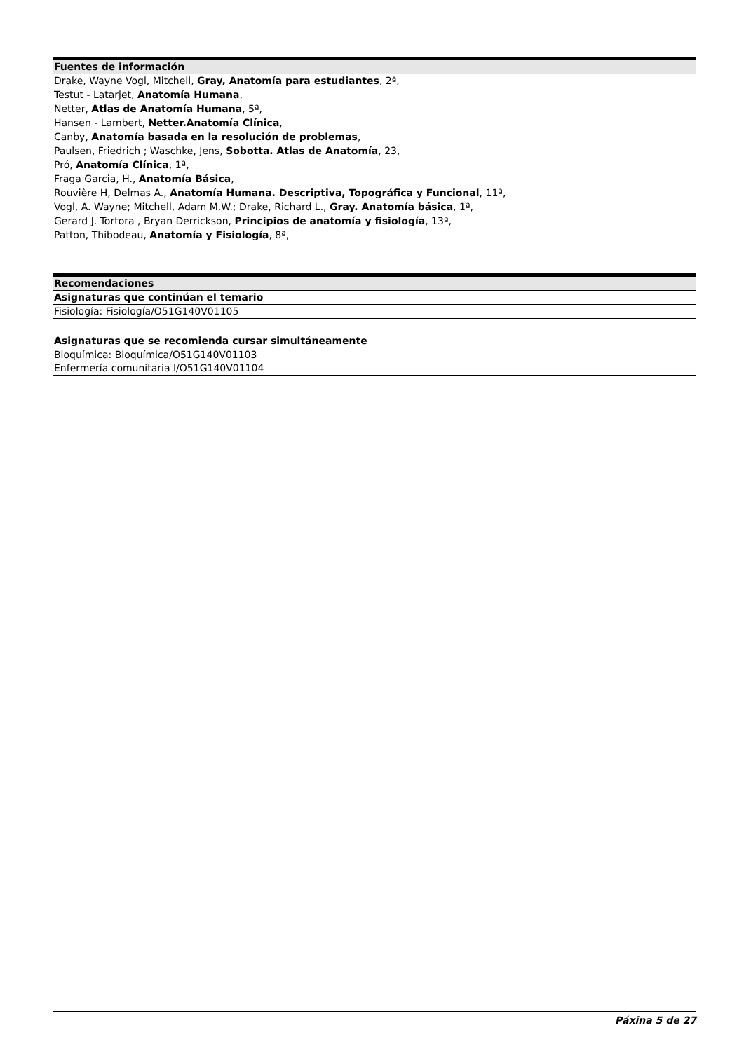| Fuentes de información |
| --- |
| Drake, Wayne Vogl, Mitchell, Gray, Anatomía para estudiantes , 2ª, |
| Testut - Latarjet, Anatomía Humana , |
| Netter, Atlas de Anatomía Humana , 5ª, |
| Hansen - Lambert, Netter.Anatomía Clínica , |
| Canby, Anatomía basada en la resolución de problemas , |
| Paulsen, Friedrich ; Waschke, Jens, Sobotta. Atlas de Anatomía , 23, |
| Pró, Anatomía Clínica , 1ª, |
| Fraga Garcia, H., Anatomía Básica , |
| Rouvière H, Delmas A., Anatomía Humana. Descriptiva, Topográfica y Funcional , 11ª, |
| Vogl, A. Wayne; Mitchell, Adam M.W.; Drake, Richard L., Gray. Anatomía básica , 1ª, |
| Gerard J. Tortora , Bryan Derrickson, Principios de anatomía y fisiología , 13ª, |
| Patton, Thibodeau, Anatomía y Fisiología , 8ª, |
| Recomendaciones |
| --- |
| Asignaturas que continúan el temario |
| Fisiología: Fisiología/O51G140V01105 |
| Asignaturas que se recomienda cursar simultáneamente |
| Bioquímica: Bioquímica/O51G140V01103 |
| Enfermería comunitaria I/O51G140V01104 |
Páxina 5 de 27